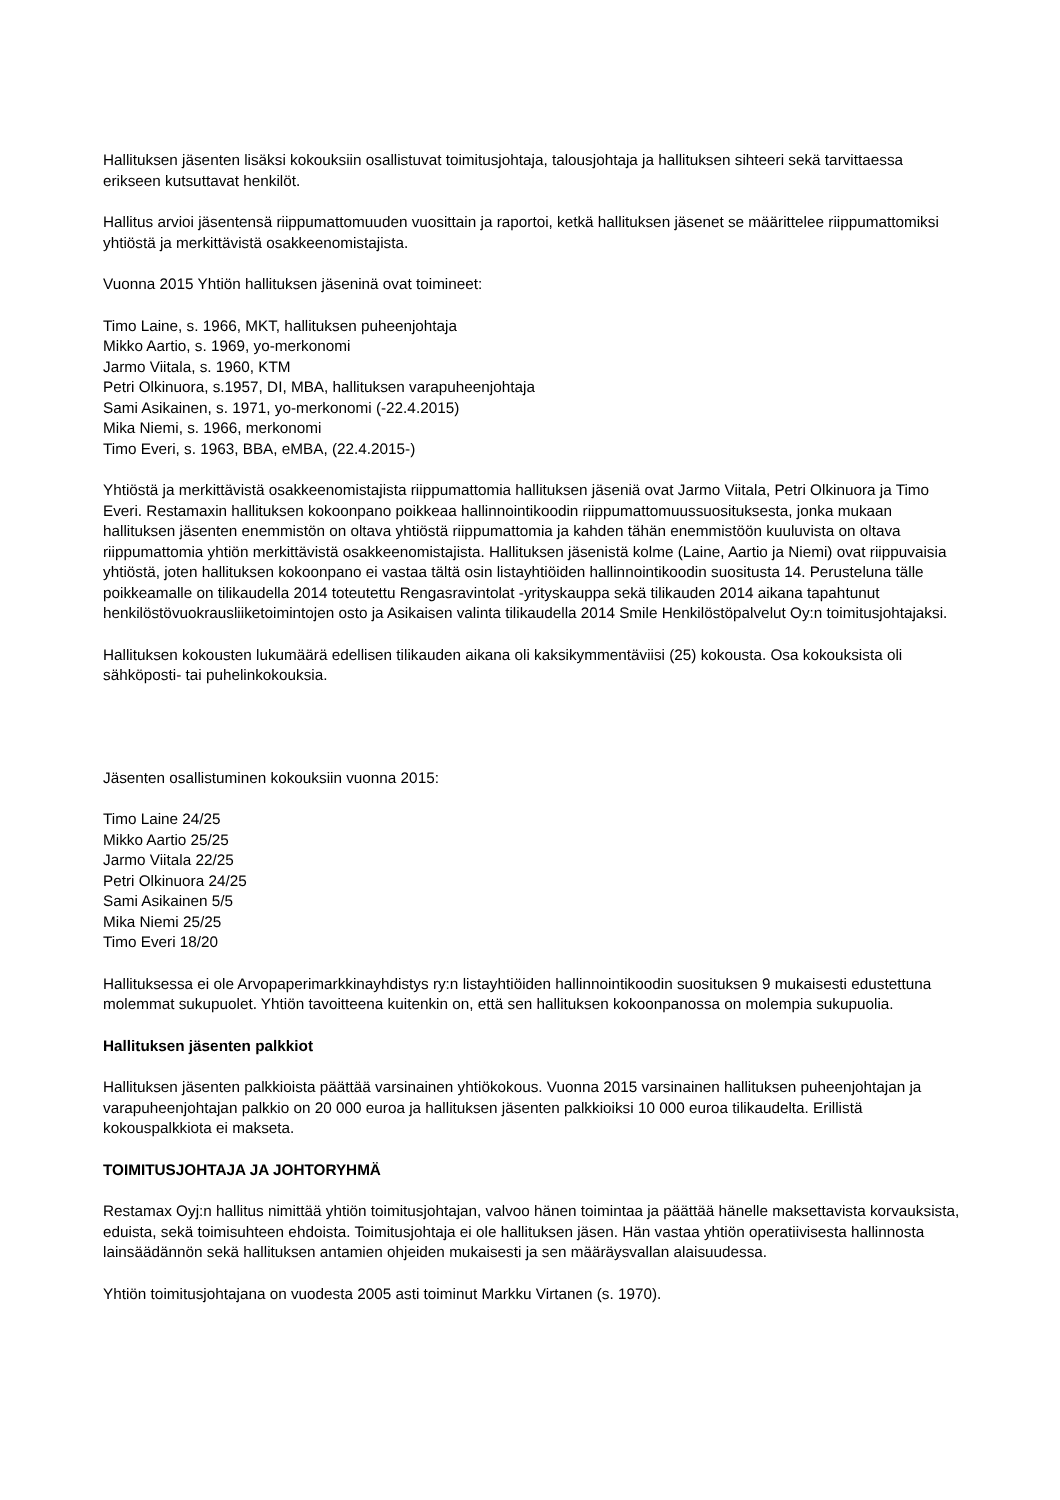Hallituksen jäsenten lisäksi kokouksiin osallistuvat toimitusjohtaja, talousjohtaja ja hallituksen sihteeri sekä tarvittaessa erikseen kutsuttavat henkilöt.
Hallitus arvioi jäsentensä riippumattomuuden vuosittain ja raportoi, ketkä hallituksen jäsenet se määrittelee riippumattomiksi yhtiöstä ja merkittävistä osakkeenomistajista.
Vuonna 2015 Yhtiön hallituksen jäseninä ovat toimineet:
Timo Laine, s. 1966, MKT, hallituksen puheenjohtaja
Mikko Aartio, s. 1969, yo-merkonomi
Jarmo Viitala, s. 1960, KTM
Petri Olkinuora, s.1957, DI, MBA, hallituksen varapuheenjohtaja
Sami Asikainen, s. 1971, yo-merkonomi (-22.4.2015)
Mika Niemi, s. 1966, merkonomi
Timo Everi, s. 1963, BBA, eMBA, (22.4.2015-)
Yhtiöstä ja merkittävistä osakkeenomistajista riippumattomia hallituksen jäseniä ovat Jarmo Viitala, Petri Olkinuora ja Timo Everi. Restamaxin hallituksen kokoonpano poikkeaa hallinnointikoodin riippumattomuussuosituksesta, jonka mukaan hallituksen jäsenten enemmistön on oltava yhtiöstä riippumattomia ja kahden tähän enemmistöön kuuluvista on oltava riippumattomia yhtiön merkittävistä osakkeenomistajista. Hallituksen jäsenistä kolme (Laine, Aartio ja Niemi) ovat riippuvaisia yhtiöstä, joten hallituksen kokoonpano ei vastaa tältä osin listayhtiöiden hallinnointikoodin suositusta 14. Perusteluna tälle poikkeamalle on tilikaudella 2014 toteutettu Rengasravintolat -yrityskauppa sekä tilikauden 2014 aikana tapahtunut henkilöstövuokrausliiketoimintojen osto ja Asikaisen valinta tilikaudella 2014 Smile Henkilöstöpalvelut Oy:n toimitusjohtajaksi.
Hallituksen kokousten lukumäärä edellisen tilikauden aikana oli kaksikymmentäviisi (25) kokousta. Osa kokouksista oli sähköposti- tai puhelinkokouksia.
Jäsenten osallistuminen kokouksiin vuonna 2015:
Timo Laine 24/25
Mikko Aartio 25/25
Jarmo Viitala 22/25
Petri Olkinuora 24/25
Sami Asikainen 5/5
Mika Niemi 25/25
Timo Everi 18/20
Hallituksessa ei ole Arvopaperimarkkinayhdistys ry:n listayhtiöiden hallinnointikoodin suosituksen 9 mukaisesti edustettuna molemmat sukupuolet. Yhtiön tavoitteena kuitenkin on, että sen hallituksen kokoonpanossa on molempia sukupuolia.
Hallituksen jäsenten palkkiot
Hallituksen jäsenten palkkioista päättää varsinainen yhtiökokous. Vuonna 2015 varsinainen hallituksen puheenjohtajan ja varapuheenjohtajan palkkio on 20 000 euroa ja hallituksen jäsenten palkkioiksi 10 000 euroa tilikaudelta. Erillistä kokouspalkkiota ei makseta.
TOIMITUSJOHTAJA JA JOHTORYHMÄ
Restamax Oyj:n hallitus nimittää yhtiön toimitusjohtajan, valvoo hänen toimintaa ja päättää hänelle maksettavista korvauksista, eduista, sekä toimisuhteen ehdoista. Toimitusjohtaja ei ole hallituksen jäsen. Hän vastaa yhtiön operatiivisesta hallinnosta lainsäädännön sekä hallituksen antamien ohjeiden mukaisesti ja sen määräysvallan alaisuudessa.
Yhtiön toimitusjohtajana on vuodesta 2005 asti toiminut Markku Virtanen (s. 1970).